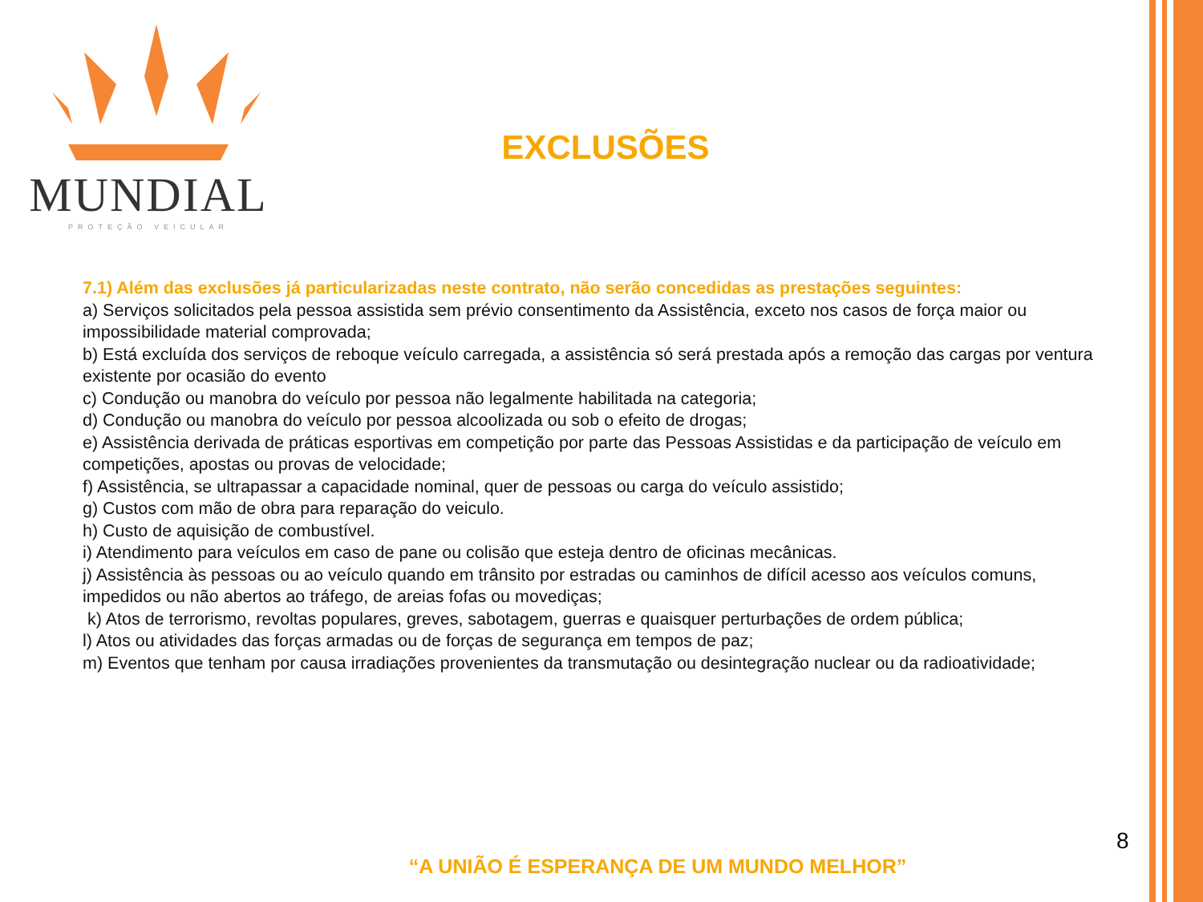MUNDIAL
PROTEÇÃO VEICULAR
EXCLUSÕES
7.1) Além das exclusões já particularizadas neste contrato, não serão concedidas as prestações seguintes:
a) Serviços solicitados pela pessoa assistida sem prévio consentimento da Assistência, exceto nos casos de força maior ou impossibilidade material comprovada;
b) Está excluída dos serviços de reboque veículo carregada, a assistência só será prestada após a remoção das cargas por ventura existente por ocasião do evento
c) Condução ou manobra do veículo por pessoa não legalmente habilitada na categoria;
d) Condução ou manobra do veículo por pessoa alcoolizada ou sob o efeito de drogas;
e) Assistência derivada de práticas esportivas em competição por parte das Pessoas Assistidas e da participação de veículo em competições, apostas ou provas de velocidade;
f) Assistência, se ultrapassar a capacidade nominal, quer de pessoas ou carga do veículo assistido;
g) Custos com mão de obra para reparação do veiculo.
h) Custo de aquisição de combustível.
i) Atendimento para veículos em caso de pane ou colisão que esteja dentro de oficinas mecânicas.
j) Assistência às pessoas ou ao veículo quando em trânsito por estradas ou caminhos de difícil acesso aos veículos comuns, impedidos ou não abertos ao tráfego, de areias fofas ou movediças;
k) Atos de terrorismo, revoltas populares, greves, sabotagem, guerras e quaisquer perturbações de ordem pública;
l) Atos ou atividades das forças armadas ou de forças de segurança em tempos de paz;
m) Eventos que tenham por causa irradiações provenientes da transmutação ou desintegração nuclear ou da radioatividade;
8
“A UNIÃO É ESPERANÇA DE UM MUNDO MELHOR”